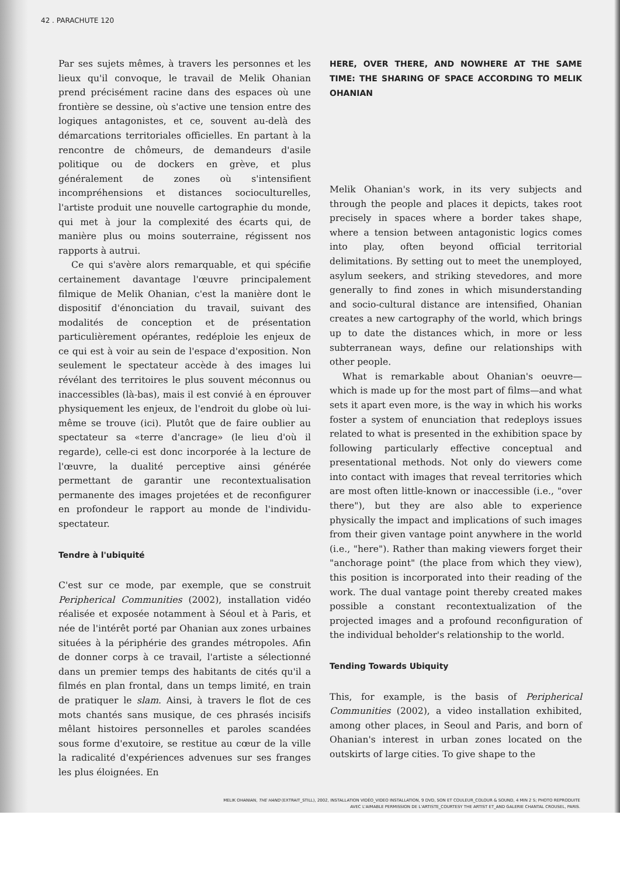42 . PARACHUTE 120
Par ses sujets mêmes, à travers les personnes et les lieux qu'il convoque, le travail de Melik Ohanian prend précisément racine dans des espaces où une frontière se dessine, où s'active une tension entre des logiques antagonistes, et ce, souvent au-delà des démarcations territoriales officielles. En partant à la rencontre de chômeurs, de demandeurs d'asile politique ou de dockers en grève, et plus généralement de zones où s'intensifient incompréhensions et distances socioculturelles, l'artiste produit une nouvelle cartographie du monde, qui met à jour la complexité des écarts qui, de manière plus ou moins souterraine, régissent nos rapports à autrui.
Ce qui s'avère alors remarquable, et qui spécifie certainement davantage l'œuvre principalement filmique de Melik Ohanian, c'est la manière dont le dispositif d'énonciation du travail, suivant des modalités de conception et de présentation particulièrement opérantes, redéploie les enjeux de ce qui est à voir au sein de l'espace d'exposition. Non seulement le spectateur accède à des images lui révélant des territoires le plus souvent méconnus ou inaccessibles (là-bas), mais il est convié à en éprouver physiquement les enjeux, de l'endroit du globe où lui-même se trouve (ici). Plutôt que de faire oublier au spectateur sa «terre d'ancrage» (le lieu d'où il regarde), celle-ci est donc incorporée à la lecture de l'œuvre, la dualité perceptive ainsi générée permettant de garantir une recontextualisation permanente des images projetées et de reconfigurer en profondeur le rapport au monde de l'individu-spectateur.
Tendre à l'ubiquité
C'est sur ce mode, par exemple, que se construit Peripherical Communities (2002), installation vidéo réalisée et exposée notamment à Séoul et à Paris, et née de l'intérêt porté par Ohanian aux zones urbaines situées à la périphérie des grandes métropoles. Afin de donner corps à ce travail, l'artiste a sélectionné dans un premier temps des habitants de cités qu'il a filmés en plan frontal, dans un temps limité, en train de pratiquer le slam. Ainsi, à travers le flot de ces mots chantés sans musique, de ces phrasés incisifs mêlant histoires personnelles et paroles scandées sous forme d'exutoire, se restitue au cœur de la ville la radicalité d'expériences advenues sur ses franges les plus éloignées. En
HERE, OVER THERE, AND NOWHERE AT THE SAME TIME: THE SHARING OF SPACE ACCORDING TO MELIK OHANIAN
Melik Ohanian's work, in its very subjects and through the people and places it depicts, takes root precisely in spaces where a border takes shape, where a tension between antagonistic logics comes into play, often beyond official territorial delimitations. By setting out to meet the unemployed, asylum seekers, and striking stevedores, and more generally to find zones in which misunderstanding and socio-cultural distance are intensified, Ohanian creates a new cartography of the world, which brings up to date the distances which, in more or less subterranean ways, define our relationships with other people.
What is remarkable about Ohanian's oeuvre—which is made up for the most part of films—and what sets it apart even more, is the way in which his works foster a system of enunciation that redeploys issues related to what is presented in the exhibition space by following particularly effective conceptual and presentational methods. Not only do viewers come into contact with images that reveal territories which are most often little-known or inaccessible (i.e., "over there"), but they are also able to experience physically the impact and implications of such images from their given vantage point anywhere in the world (i.e., "here"). Rather than making viewers forget their "anchorage point" (the place from which they view), this position is incorporated into their reading of the work. The dual vantage point thereby created makes possible a constant recontextualization of the projected images and a profound reconfiguration of the individual beholder's relationship to the world.
Tending Towards Ubiquity
This, for example, is the basis of Peripherical Communities (2002), a video installation exhibited, among other places, in Seoul and Paris, and born of Ohanian's interest in urban zones located on the outskirts of large cities. To give shape to the
MELIK OHANIAN, THE HAND (EXTRAIT_STILL), 2002, INSTALLATION VIDÉO_VIDEO INSTALLATION, 9 DVD, SON ET COULEUR_COLOUR & SOUND, 4 MIN 2 S; PHOTO REPRODUITE
AVEC L'AIMABLE PERMISSION DE L'ARTISTE_COURTESY THE ARTIST ET_AND GALERIE CHANTAL CROUSEL, PARIS.